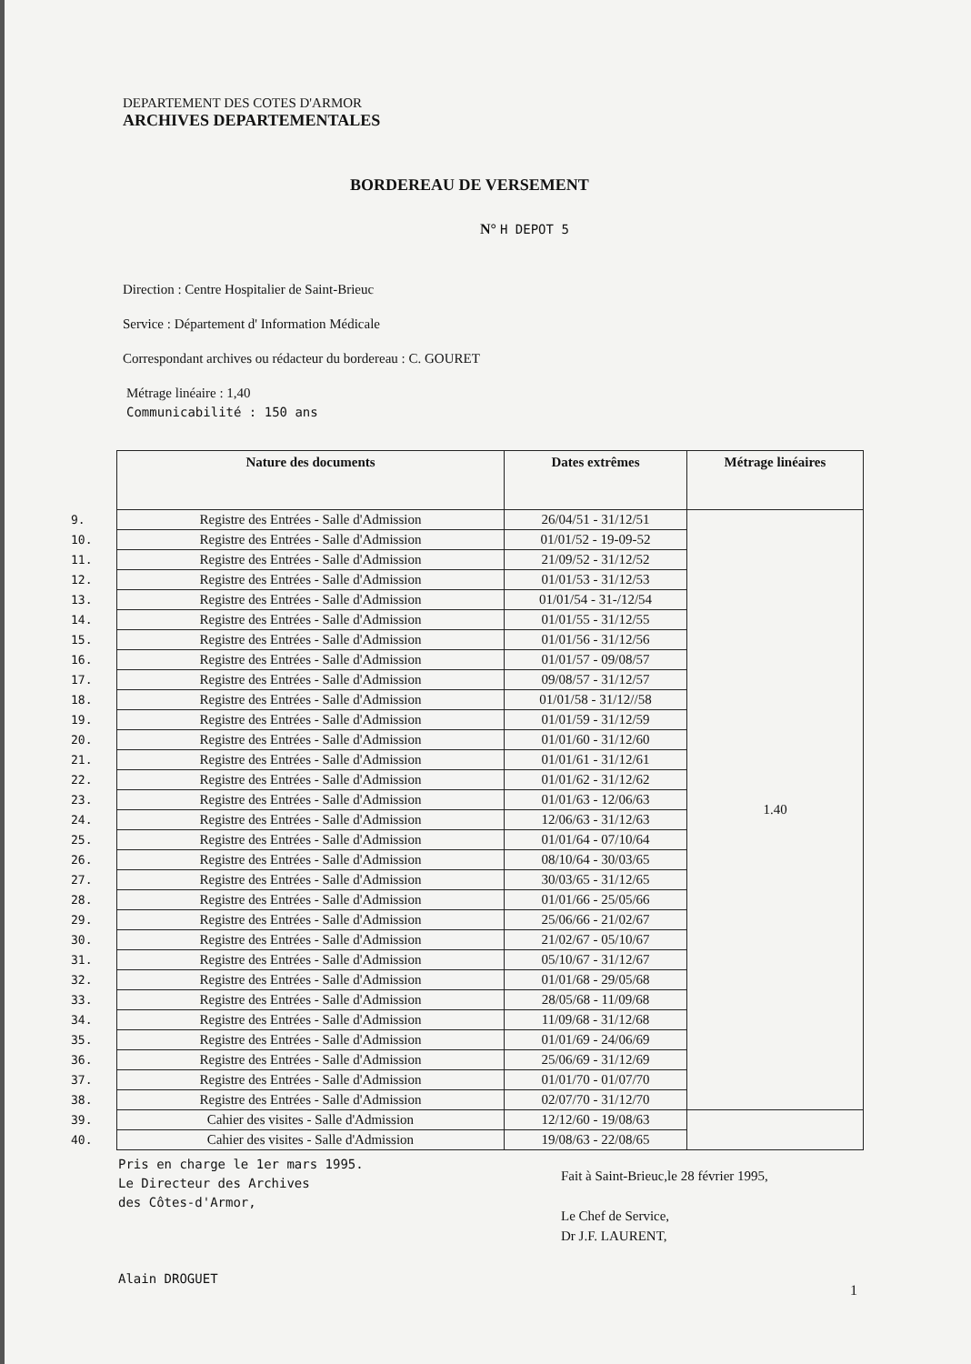DEPARTEMENT DES COTES D'ARMOR
ARCHIVES DEPARTEMENTALES
BORDEREAU DE VERSEMENT
N° H DEPOT 5
Direction : Centre Hospitalier de Saint-Brieuc
Service : Département d' Information Médicale
Correspondant archives ou rédacteur du bordereau : C. GOURET
Métrage linéaire : 1,40
Communicabilité : 150 ans
| | Nature des documents | Dates extrêmes | Métrage linéaires |
| 9. | Registre des Entrées - Salle d'Admission | 26/04/51 - 31/12/51 | 1.40 |
| 10. | Registre des Entrées - Salle d'Admission | 01/01/52 - 19-09-52 | |
| 11. | Registre des Entrées - Salle d'Admission | 21/09/52 - 31/12/52 | |
| 12. | Registre des Entrées - Salle d'Admission | 01/01/53 - 31/12/53 | |
| 13. | Registre des Entrées - Salle d'Admission | 01/01/54 - 31-/12/54 | |
| 14. | Registre des Entrées - Salle d'Admission | 01/01/55 - 31/12/55 | |
| 15. | Registre des Entrées - Salle d'Admission | 01/01/56 - 31/12/56 | |
| 16. | Registre des Entrées - Salle d'Admission | 01/01/57 - 09/08/57 | |
| 17. | Registre des Entrées - Salle d'Admission | 09/08/57 - 31/12/57 | |
| 18. | Registre des Entrées - Salle d'Admission | 01/01/58 - 31/12//58 | |
| 19. | Registre des Entrées - Salle d'Admission | 01/01/59 - 31/12/59 | |
| 20. | Registre des Entrées - Salle d'Admission | 01/01/60 - 31/12/60 | |
| 21. | Registre des Entrées - Salle d'Admission | 01/01/61 - 31/12/61 | |
| 22. | Registre des Entrées - Salle d'Admission | 01/01/62 - 31/12/62 | |
| 23. | Registre des Entrées - Salle d'Admission | 01/01/63 - 12/06/63 | |
| 24. | Registre des Entrées - Salle d'Admission | 12/06/63 - 31/12/63 | |
| 25. | Registre des Entrées - Salle d'Admission | 01/01/64 - 07/10/64 | |
| 26. | Registre des Entrées - Salle d'Admission | 08/10/64 - 30/03/65 | |
| 27. | Registre des Entrées - Salle d'Admission | 30/03/65 - 31/12/65 | |
| 28. | Registre des Entrées - Salle d'Admission | 01/01/66 - 25/05/66 | |
| 29. | Registre des Entrées - Salle d'Admission | 25/06/66 - 21/02/67 | |
| 30. | Registre des Entrées - Salle d'Admission | 21/02/67 - 05/10/67 | |
| 31. | Registre des Entrées - Salle d'Admission | 05/10/67 - 31/12/67 | |
| 32. | Registre des Entrées - Salle d'Admission | 01/01/68 - 29/05/68 | |
| 33. | Registre des Entrées - Salle d'Admission | 28/05/68 - 11/09/68 | |
| 34. | Registre des Entrées - Salle d'Admission | 11/09/68 - 31/12/68 | |
| 35. | Registre des Entrées - Salle d'Admission | 01/01/69 - 24/06/69 | |
| 36. | Registre des Entrées - Salle d'Admission | 25/06/69 - 31/12/69 | |
| 37. | Registre des Entrées - Salle d'Admission | 01/01/70 - 01/07/70 | |
| 38. | Registre des Entrées - Salle d'Admission | 02/07/70 - 31/12/70 | |
| 39. | Cahier des visites - Salle d'Admission | 12/12/60 - 19/08/63 | |
| 40. | Cahier des visites - Salle d'Admission | 19/08/63 - 22/08/65 | |
Pris en charge le 1er mars 1995.
Le Directeur des Archives
des Côtes-d'Armor,
Alain DROGUET
Fait à Saint-Brieuc,le 28 février 1995,
Le Chef de Service,
Dr J.F. LAURENT,
1